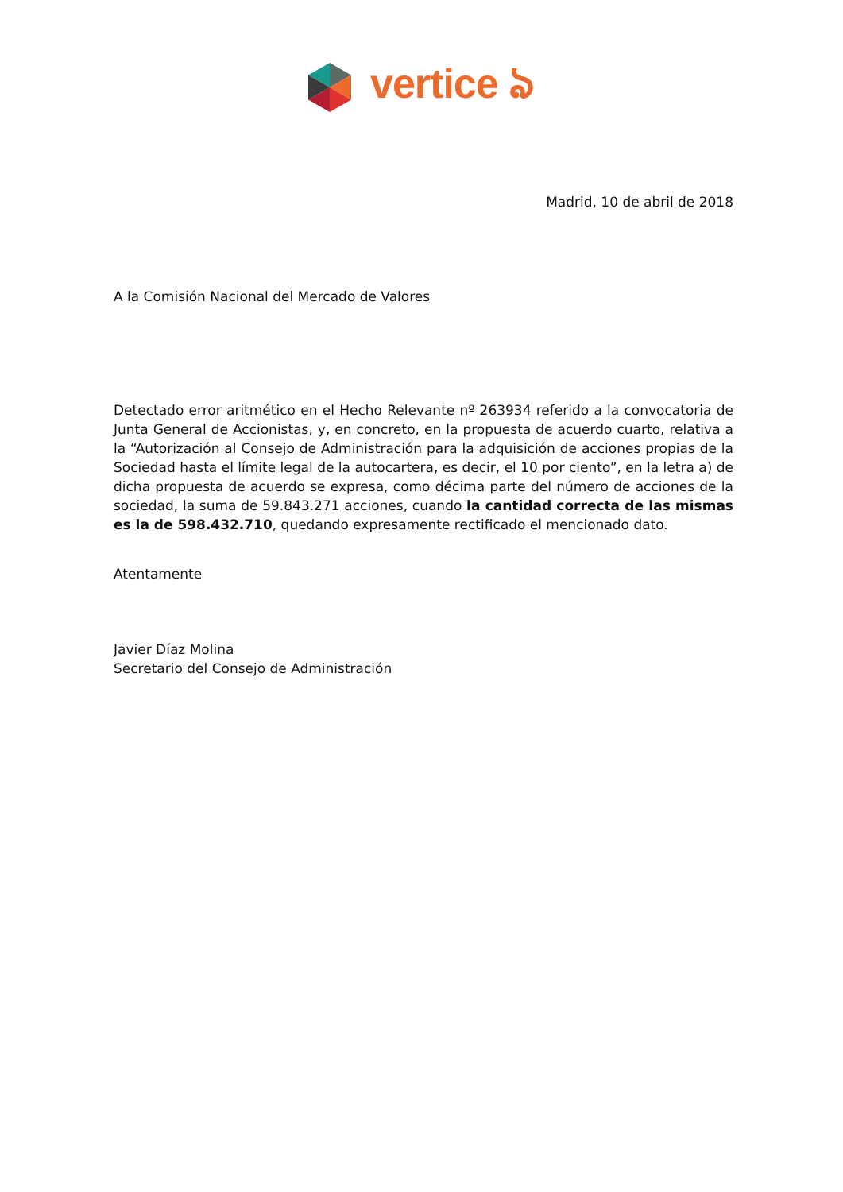vertice ঌ
Madrid, 10 de abril de 2018
A la Comisión Nacional del Mercado de Valores
Detectado error aritmético en el Hecho Relevante nº 263934 referido a la convocatoria de Junta General de Accionistas, y, en concreto, en la propuesta de acuerdo cuarto, relativa a la “Autorización al Consejo de Administración para la adquisición de acciones propias de la Sociedad hasta el límite legal de la autocartera, es decir, el 10 por ciento”, en la letra a) de dicha propuesta de acuerdo se expresa, como décima parte del número de acciones de la sociedad, la suma de 59.843.271 acciones, cuando la cantidad correcta de las mismas es la de 598.432.710, quedando expresamente rectificado el mencionado dato.
Atentamente
Javier Díaz Molina
Secretario del Consejo de Administración